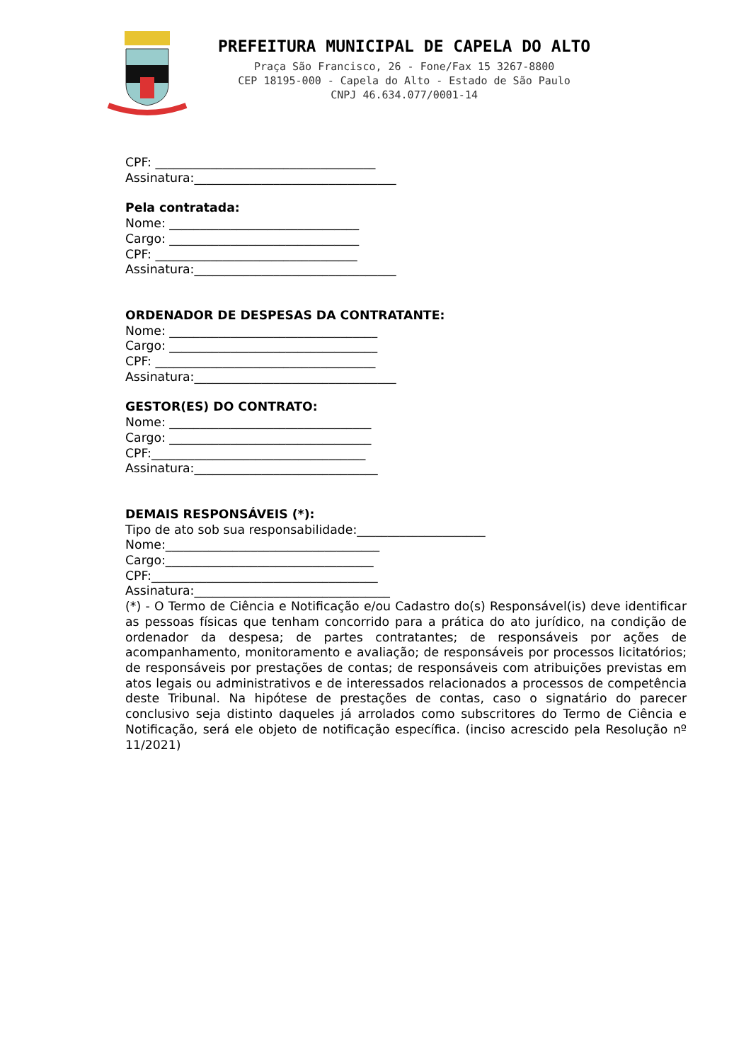PREFEITURA MUNICIPAL DE CAPELA DO ALTO
Praça São Francisco, 26 - Fone/Fax 15 3267-8800
CEP 18195-000 - Capela do Alto - Estado de São Paulo
CNPJ 46.634.077/0001-14
CPF: ____________________________________
Assinatura:_________________________________
Pela contratada:
Nome: _______________________________
Cargo: _______________________________
CPF: _________________________________
Assinatura:_________________________________
ORDENADOR DE DESPESAS DA CONTRATANTE:
Nome: __________________________________
Cargo: __________________________________
CPF: ____________________________________
Assinatura:_________________________________
GESTOR(ES) DO CONTRATO:
Nome: _________________________________
Cargo: _________________________________
CPF:___________________________________
Assinatura:______________________________
DEMAIS RESPONSÁVEIS (*):
Tipo de ato sob sua responsabilidade:_____________________
Nome:___________________________________
Cargo:__________________________________
CPF:_____________________________________
Assinatura:________________________________
(*) - O Termo de Ciência e Notificação e/ou Cadastro do(s) Responsável(is) deve identificar as pessoas físicas que tenham concorrido para a prática do ato jurídico, na condição de ordenador da despesa; de partes contratantes; de responsáveis por ações de acompanhamento, monitoramento e avaliação; de responsáveis por processos licitatórios; de responsáveis por prestações de contas; de responsáveis com atribuições previstas em atos legais ou administrativos e de interessados relacionados a processos de competência deste Tribunal. Na hipótese de prestações de contas, caso o signatário do parecer conclusivo seja distinto daqueles já arrolados como subscritores do Termo de Ciência e Notificação, será ele objeto de notificação específica. (inciso acrescido pela Resolução nº 11/2021)